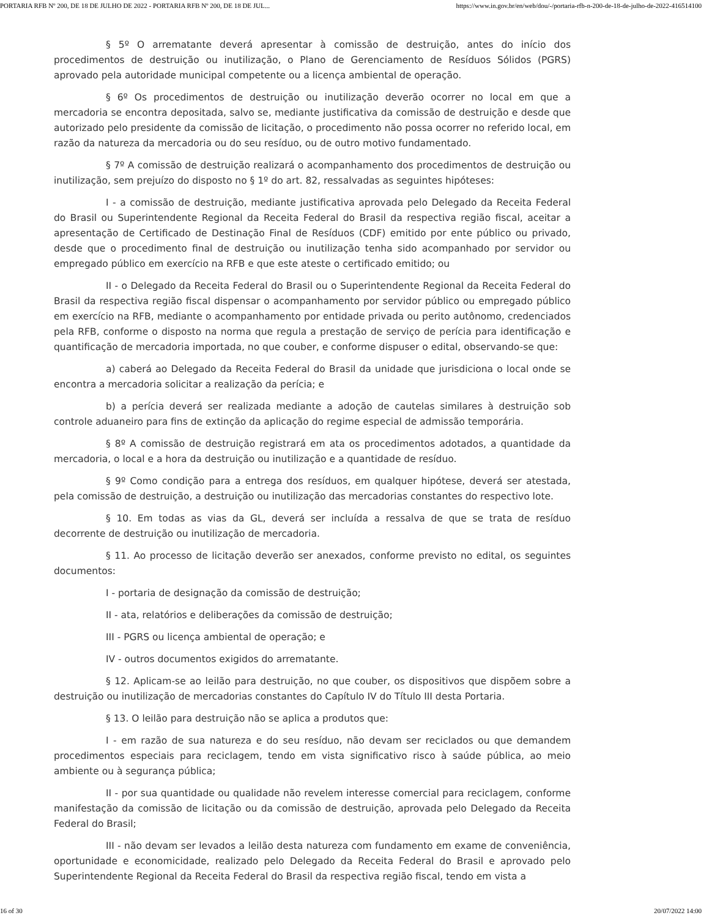PORTARIA RFB Nº 200, DE 18 DE JULHO DE 2022 - PORTARIA RFB Nº 200, DE 18 DE JUL... https://www.in.gov.br/en/web/dou/-/portaria-rfb-n-200-de-18-de-julho-de-2022-416514100
§ 5º O arrematante deverá apresentar à comissão de destruição, antes do início dos procedimentos de destruição ou inutilização, o Plano de Gerenciamento de Resíduos Sólidos (PGRS) aprovado pela autoridade municipal competente ou a licença ambiental de operação.
§ 6º Os procedimentos de destruição ou inutilização deverão ocorrer no local em que a mercadoria se encontra depositada, salvo se, mediante justificativa da comissão de destruição e desde que autorizado pelo presidente da comissão de licitação, o procedimento não possa ocorrer no referido local, em razão da natureza da mercadoria ou do seu resíduo, ou de outro motivo fundamentado.
§ 7º A comissão de destruição realizará o acompanhamento dos procedimentos de destruição ou inutilização, sem prejuízo do disposto no § 1º do art. 82, ressalvadas as seguintes hipóteses:
I - a comissão de destruição, mediante justificativa aprovada pelo Delegado da Receita Federal do Brasil ou Superintendente Regional da Receita Federal do Brasil da respectiva região fiscal, aceitar a apresentação de Certificado de Destinação Final de Resíduos (CDF) emitido por ente público ou privado, desde que o procedimento final de destruição ou inutilização tenha sido acompanhado por servidor ou empregado público em exercício na RFB e que este ateste o certificado emitido; ou
II - o Delegado da Receita Federal do Brasil ou o Superintendente Regional da Receita Federal do Brasil da respectiva região fiscal dispensar o acompanhamento por servidor público ou empregado público em exercício na RFB, mediante o acompanhamento por entidade privada ou perito autônomo, credenciados pela RFB, conforme o disposto na norma que regula a prestação de serviço de perícia para identificação e quantificação de mercadoria importada, no que couber, e conforme dispuser o edital, observando-se que:
a) caberá ao Delegado da Receita Federal do Brasil da unidade que jurisdiciona o local onde se encontra a mercadoria solicitar a realização da perícia; e
b) a perícia deverá ser realizada mediante a adoção de cautelas similares à destruição sob controle aduaneiro para fins de extinção da aplicação do regime especial de admissão temporária.
§ 8º A comissão de destruição registrará em ata os procedimentos adotados, a quantidade da mercadoria, o local e a hora da destruição ou inutilização e a quantidade de resíduo.
§ 9º Como condição para a entrega dos resíduos, em qualquer hipótese, deverá ser atestada, pela comissão de destruição, a destruição ou inutilização das mercadorias constantes do respectivo lote.
§ 10. Em todas as vias da GL, deverá ser incluída a ressalva de que se trata de resíduo decorrente de destruição ou inutilização de mercadoria.
§ 11. Ao processo de licitação deverão ser anexados, conforme previsto no edital, os seguintes documentos:
I - portaria de designação da comissão de destruição;
II - ata, relatórios e deliberações da comissão de destruição;
III - PGRS ou licença ambiental de operação; e
IV - outros documentos exigidos do arrematante.
§ 12. Aplicam-se ao leilão para destruição, no que couber, os dispositivos que dispõem sobre a destruição ou inutilização de mercadorias constantes do Capítulo IV do Título III desta Portaria.
§ 13. O leilão para destruição não se aplica a produtos que:
I - em razão de sua natureza e do seu resíduo, não devam ser reciclados ou que demandem procedimentos especiais para reciclagem, tendo em vista significativo risco à saúde pública, ao meio ambiente ou à segurança pública;
II - por sua quantidade ou qualidade não revelem interesse comercial para reciclagem, conforme manifestação da comissão de licitação ou da comissão de destruição, aprovada pelo Delegado da Receita Federal do Brasil;
III - não devam ser levados a leilão desta natureza com fundamento em exame de conveniência, oportunidade e economicidade, realizado pelo Delegado da Receita Federal do Brasil e aprovado pelo Superintendente Regional da Receita Federal do Brasil da respectiva região fiscal, tendo em vista a
16 of 30 20/07/2022 14:00